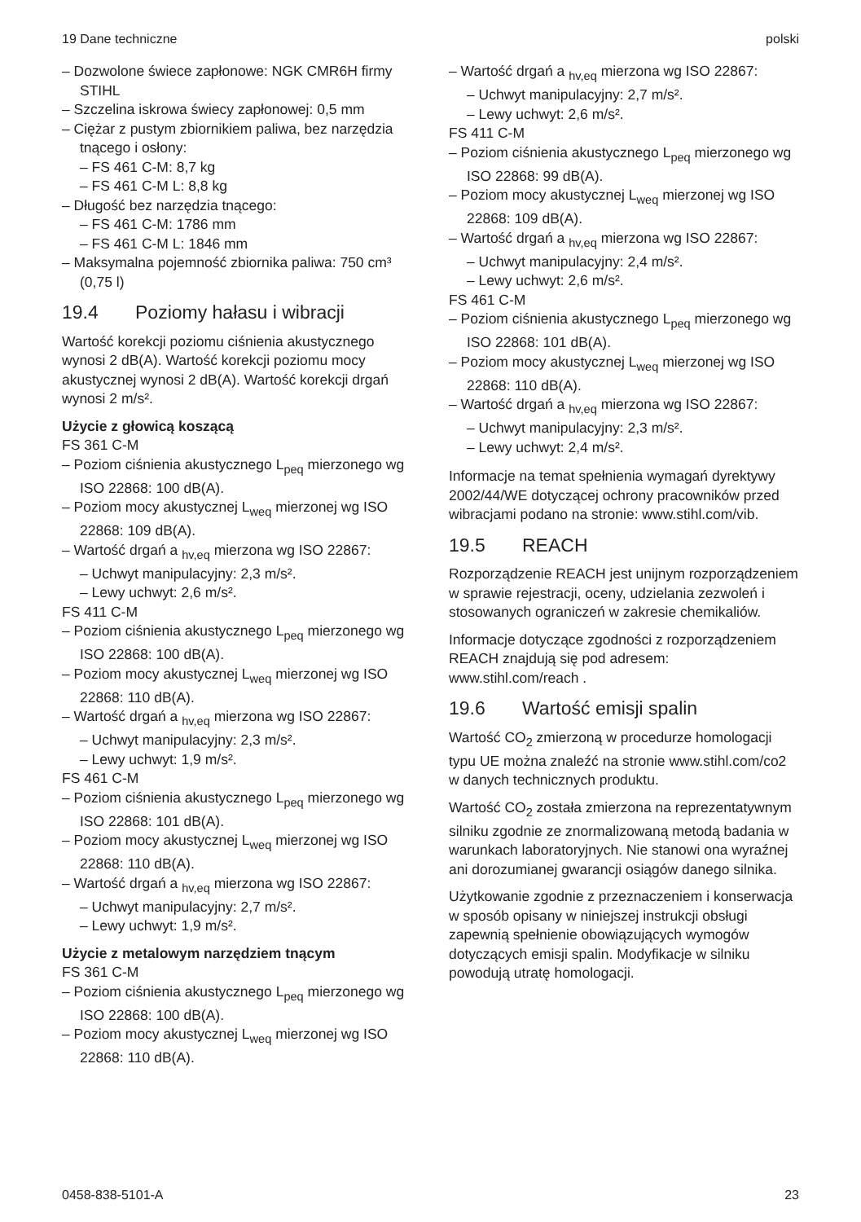19 Dane techniczne polski
– Dozwolone świece zapłonowe: NGK CMR6H firmy STIHL
– Szczelina iskrowa świecy zapłonowej: 0,5 mm
– Ciężar z pustym zbiornikiem paliwa, bez narzędzia tnącego i osłony:
– FS 461 C-M: 8,7 kg
– FS 461 C-M L: 8,8 kg
– Długość bez narzędzia tnącego:
– FS 461 C-M: 1786 mm
– FS 461 C-M L: 1846 mm
– Maksymalna pojemność zbiornika paliwa: 750 cm³ (0,75 l)
19.4 Poziomy hałasu i wibracji
Wartość korekcji poziomu ciśnienia akustycznego wynosi 2 dB(A). Wartość korekcji poziomu mocy akustycznej wynosi 2 dB(A). Wartość korekcji drgań wynosi 2 m/s².
Użycie z głowicą koszącą
FS 361 C-M
– Poziom ciśnienia akustycznego L<sub>peq</sub> mierzonego wg ISO 22868: 100 dB(A).
– Poziom mocy akustycznej L<sub>weq</sub> mierzonej wg ISO 22868: 109 dB(A).
– Wartość drgań a <sub>hv,eq</sub> mierzona wg ISO 22867:
– Uchwyt manipulacyjny: 2,3 m/s².
– Lewy uchwyt: 2,6 m/s².
FS 411 C-M
– Poziom ciśnienia akustycznego L<sub>peq</sub> mierzonego wg ISO 22868: 100 dB(A).
– Poziom mocy akustycznej L<sub>weq</sub> mierzonej wg ISO 22868: 110 dB(A).
– Wartość drgań a <sub>hv,eq</sub> mierzona wg ISO 22867:
– Uchwyt manipulacyjny: 2,3 m/s².
– Lewy uchwyt: 1,9 m/s².
FS 461 C-M
– Poziom ciśnienia akustycznego L<sub>peq</sub> mierzonego wg ISO 22868: 101 dB(A).
– Poziom mocy akustycznej L<sub>weq</sub> mierzonej wg ISO 22868: 110 dB(A).
– Wartość drgań a <sub>hv,eq</sub> mierzona wg ISO 22867:
– Uchwyt manipulacyjny: 2,7 m/s².
– Lewy uchwyt: 1,9 m/s².
Użycie z metalowym narzędziem tnącym
FS 361 C-M
– Poziom ciśnienia akustycznego L<sub>peq</sub> mierzonego wg ISO 22868: 100 dB(A).
– Poziom mocy akustycznej L<sub>weq</sub> mierzonej wg ISO 22868: 110 dB(A).
– Wartość drgań a <sub>hv,eq</sub> mierzona wg ISO 22867:
– Uchwyt manipulacyjny: 2,7 m/s².
– Lewy uchwyt: 2,6 m/s².
FS 411 C-M
– Poziom ciśnienia akustycznego L<sub>peq</sub> mierzonego wg ISO 22868: 99 dB(A).
– Poziom mocy akustycznej L<sub>weq</sub> mierzonej wg ISO 22868: 109 dB(A).
– Wartość drgań a <sub>hv,eq</sub> mierzona wg ISO 22867:
– Uchwyt manipulacyjny: 2,4 m/s².
– Lewy uchwyt: 2,6 m/s².
FS 461 C-M
– Poziom ciśnienia akustycznego L<sub>peq</sub> mierzonego wg ISO 22868: 101 dB(A).
– Poziom mocy akustycznej L<sub>weq</sub> mierzonej wg ISO 22868: 110 dB(A).
– Wartość drgań a <sub>hv,eq</sub> mierzona wg ISO 22867:
– Uchwyt manipulacyjny: 2,3 m/s².
– Lewy uchwyt: 2,4 m/s².
Informacje na temat spełnienia wymagań dyrektywy 2002/44/WE dotyczącej ochrony pracowników przed wibracjami podano na stronie: www.stihl.com/vib.
19.5 REACH
Rozporządzenie REACH jest unijnym rozporządzeniem w sprawie rejestracji, oceny, udzielania zezwoleń i stosowanych ograniczeń w zakresie chemikaliów.
Informacje dotyczące zgodności z rozporządzeniem REACH znajdują się pod adresem: www.stihl.com/reach .
19.6 Wartość emisji spalin
Wartość CO<sub>2</sub> zmierzoną w procedurze homologacji typu UE można znaleźć na stronie www.stihl.com/co2 w danych technicznych produktu.
Wartość CO<sub>2</sub> została zmierzona na reprezentatywnym silniku zgodnie ze znormalizowaną metodą badania w warunkach laboratoryjnych. Nie stanowi ona wyraźnej ani dorozumianej gwarancji osiągów danego silnika.
Użytkowanie zgodnie z przeznaczeniem i konserwacja w sposób opisany w niniejszej instrukcji obsługi zapewnią spełnienie obowiązujących wymogów dotyczących emisji spalin. Modyfikacje w silniku powodują utratę homologacji.
0458-838-5101-A 23